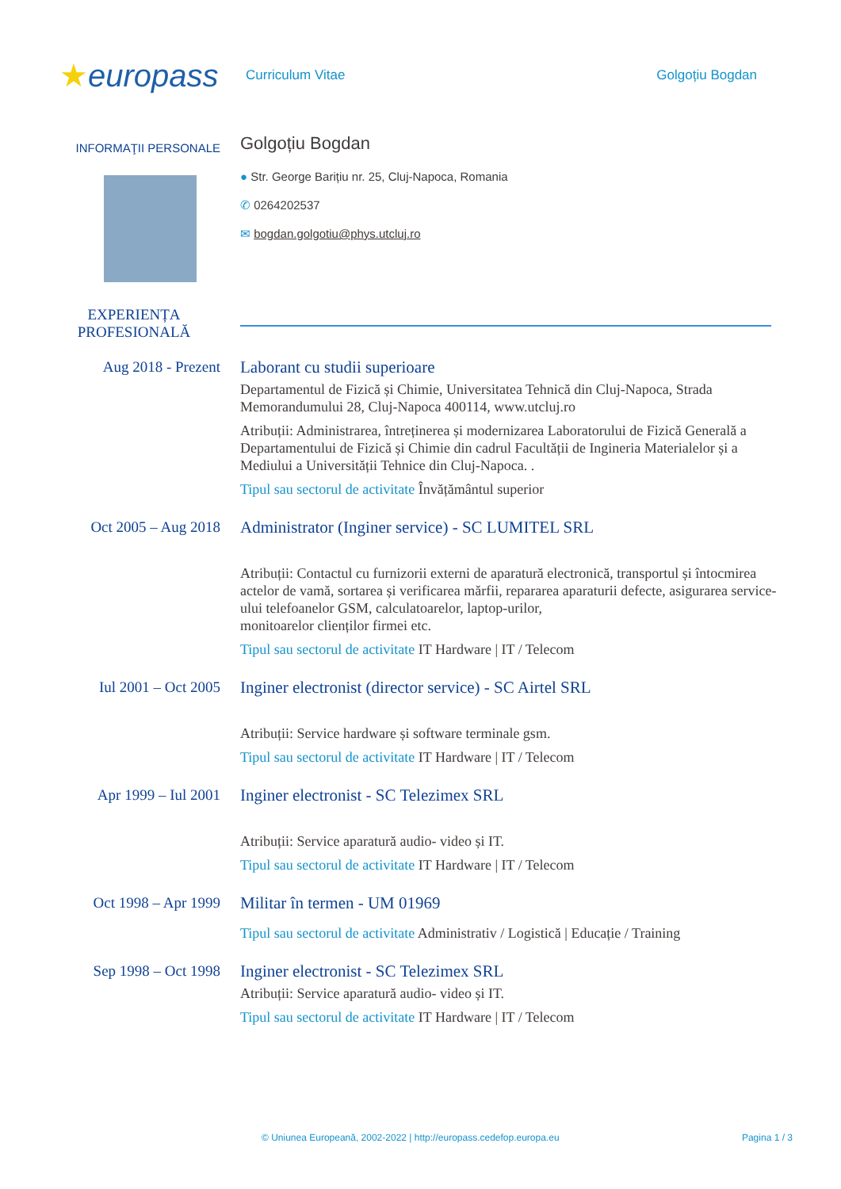★europass
Curriculum Vitae Golgoțiu Bogdan
INFORMAŢII PERSONALE
Golgoțiu Bogdan
● Str. George Barițiu nr. 25, Cluj-Napoca, Romania
✆ 0264202537
✉ bogdan.golgotiu@phys.utcluj.ro
EXPERIENȚA PROFESIONALĂ
Aug 2018 - Prezent
Laborant cu studii superioare
Departamentul de Fizică și Chimie, Universitatea Tehnică din Cluj-Napoca, Strada Memorandumului 28, Cluj-Napoca 400114, www.utcluj.ro
Atribuții: Administrarea, întreținerea și modernizarea Laboratorului de Fizică Generală a Departamentului de Fizică și Chimie din cadrul Facultății de Ingineria Materialelor și a Mediului a Universității Tehnice din Cluj-Napoca. .
Tipul sau sectorul de activitate Învățământul superior
Oct 2005 – Aug 2018
Administrator (Inginer service) - SC LUMITEL SRL
Atribuții: Contactul cu furnizorii externi de aparatură electronică, transportul și întocmirea actelor de vamă, sortarea și verificarea mărfii, repararea aparaturii defecte, asigurarea service-ului telefoanelor GSM, calculatoarelor, laptop-urilor,
monitoarelor clienților firmei etc.
Tipul sau sectorul de activitate IT Hardware | IT / Telecom
Iul 2001 – Oct 2005
Inginer electronist (director service) - SC Airtel SRL
Atribuții: Service hardware și software terminale gsm.
Tipul sau sectorul de activitate IT Hardware | IT / Telecom
Apr 1999 – Iul 2001
Inginer electronist - SC Telezimex SRL
Atribuții: Service aparatură audio- video și IT.
Tipul sau sectorul de activitate IT Hardware | IT / Telecom
Oct 1998 – Apr 1999
Militar în termen - UM 01969
Tipul sau sectorul de activitate Administrativ / Logistică | Educație / Training
Sep 1998 – Oct 1998
Inginer electronist - SC Telezimex SRL
Atribuții: Service aparatură audio- video și IT.
Tipul sau sectorul de activitate IT Hardware | IT / Telecom
© Uniunea Europeană, 2002-2022 | http://europass.cedefop.europa.eu Pagina 1 / 3